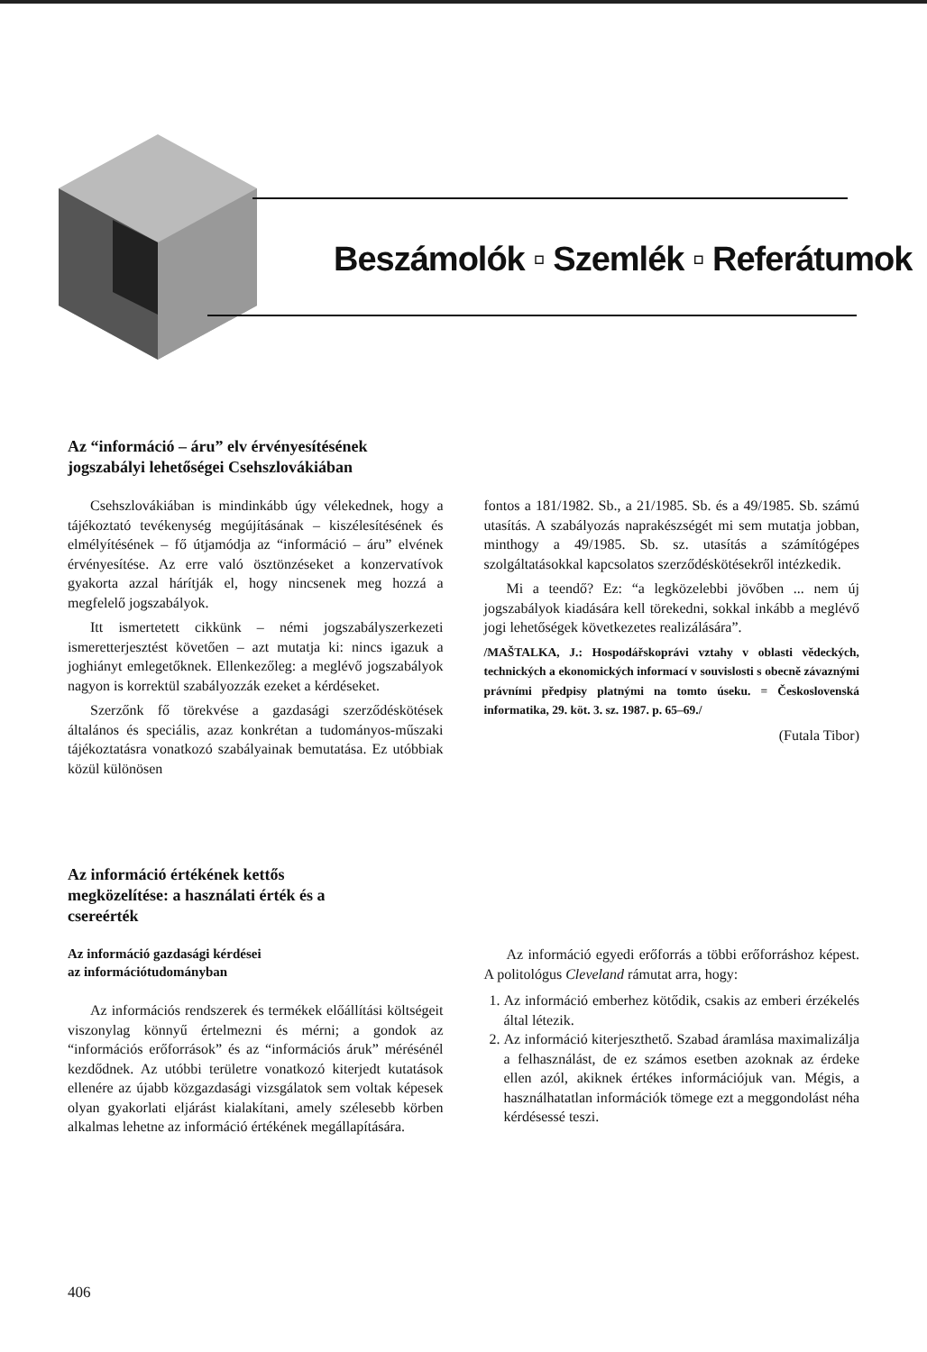Beszámolók ▫ Szemlék ▫ Referátumok
Az “információ – áru” elv érvényesítésének
jogszabályi lehetőségei Csehszlovákiában
Csehszlovákiában is mindinkább úgy vélekednek, hogy a tájékoztató tevékenység megújításának – kiszélesítésének és elmélyítésének – fő útjamódja az “információ – áru” elvének érvényesítése. Az erre való ösztönzéseket a konzervatívok gyakorta azzal hárítják el, hogy nincsenek meg hozzá a megfelelő jogszabályok.
Itt ismertetett cikkünk – némi jogszabályszerkezeti ismeretterjesztést követően – azt mutatja ki: nincs igazuk a joghiányt emlegetőknek. Ellenkezőleg: a meglévő jogszabályok nagyon is korrektül szabályozzák ezeket a kérdéseket.
Szerzőnk fő törekvése a gazdasági szerződéskötések általános és speciális, azaz konkrétan a tudományos-műszaki tájékoztatásra vonatkozó szabályainak bemutatása. Ez utóbbiak közül különösen
fontos a 181/1982. Sb., a 21/1985. Sb. és a 49/1985. Sb. számú utasítás. A szabályozás naprakészségét mi sem mutatja jobban, minthogy a 49/1985. Sb. sz. utasítás a számítógépes szolgáltatásokkal kapcsolatos szerződéskötésekről intézkedik.
Mi a teendő? Ez: “a legközelebbi jövőben ... nem új jogszabályok kiadására kell törekedni, sokkal inkább a meglévő jogi lehetőségek következetes realizálására”.
/MAŠTALKA, J.: Hospodářskoprávi vztahy v oblasti vědeckých, technických a ekonomických informací v souvislosti s obecně závaznými právními předpisy platnými na tomto úseku. = Československá informatika, 29. köt. 3. sz. 1987. p. 65–69./
(Futala Tibor)
Az információ értékének kettős
megközelítése: a használati érték és a
csereérték
Az információ gazdasági kérdései
az információtudományban
Az információs rendszerek és termékek előállítási költségeit viszonylag könnyű értelmezni és mérni; a gondok az “információs erőforrások” és az “információs áruk” mérésénél kezdődnek. Az utóbbi területre vonatkozó kiterjedt kutatások ellenére az újabb közgazdasági vizsgálatok sem voltak képesek olyan gyakorlati eljárást kialakítani, amely szélesebb körben alkalmas lehetne az információ értékének megállapítására.
Az információ egyedi erőforrás a többi erőforráshoz képest. A politológus Cleveland rámutat arra, hogy:
1. Az információ emberhez kötődik, csakis az emberi érzékelés által létezik.
2. Az információ kiterjeszthető. Szabad áramlása maximalizálja a felhasználást, de ez számos esetben azoknak az érdeke ellen azól, akiknek értékes információjuk van. Mégis, a használhatatlan információk tömege ezt a meggondolást néha kérdésessé teszi.
406